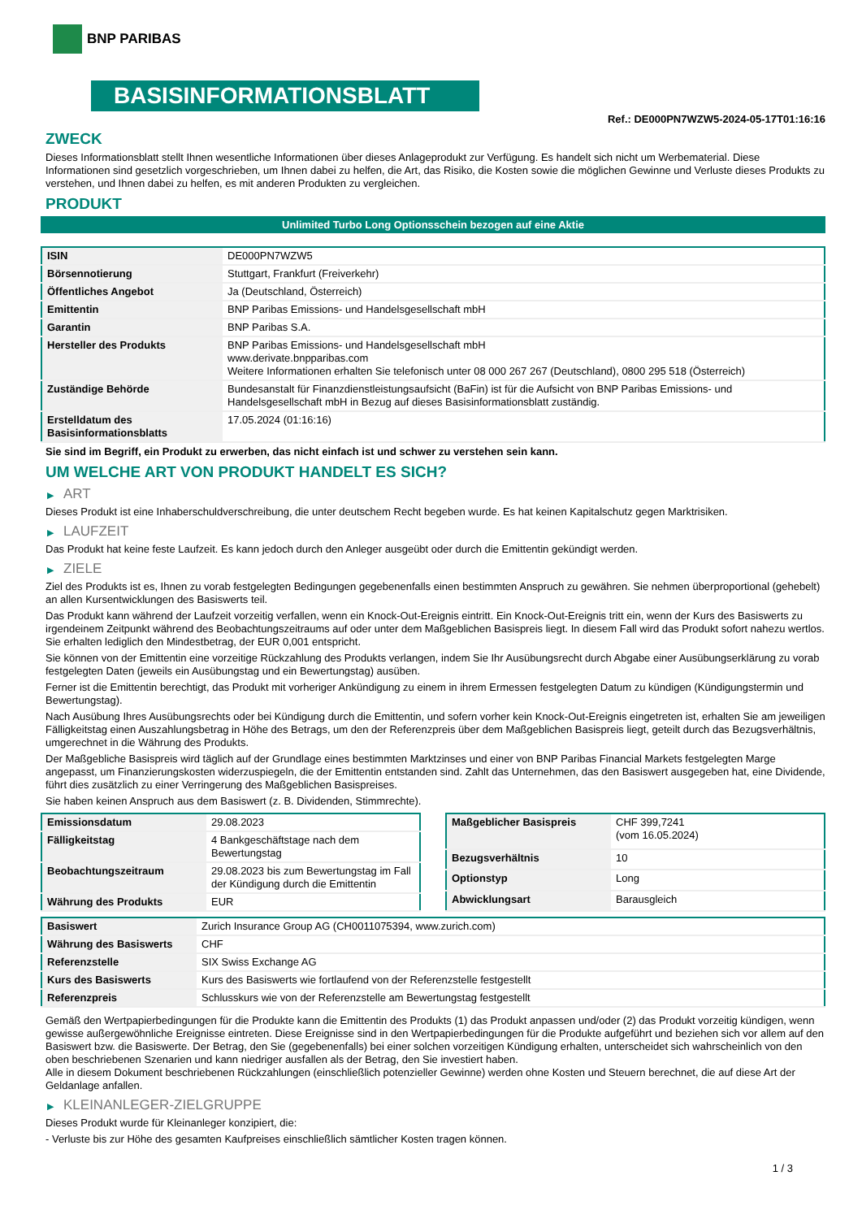BNP PARIBAS
BASISINFORMATIONSBLATT
Ref.: DE000PN7WZW5-2024-05-17T01:16:16
ZWECK
Dieses Informationsblatt stellt Ihnen wesentliche Informationen über dieses Anlageprodukt zur Verfügung. Es handelt sich nicht um Werbematerial. Diese Informationen sind gesetzlich vorgeschrieben, um Ihnen dabei zu helfen, die Art, das Risiko, die Kosten sowie die möglichen Gewinne und Verluste dieses Produkts zu verstehen, und Ihnen dabei zu helfen, es mit anderen Produkten zu vergleichen.
PRODUKT
Unlimited Turbo Long Optionsschein bezogen auf eine Aktie
| ISIN | DE000PN7WZW5 |
| Börsennotierung | Stuttgart, Frankfurt (Freiverkehr) |
| Öffentliches Angebot | Ja (Deutschland, Österreich) |
| Emittentin | BNP Paribas Emissions- und Handelsgesellschaft mbH |
| Garantin | BNP Paribas S.A. |
| Hersteller des Produkts | BNP Paribas Emissions- und Handelsgesellschaft mbH www.derivate.bnpparibas.com Weitere Informationen erhalten Sie telefonisch unter 08 000 267 267 (Deutschland), 0800 295 518 (Österreich) |
| Zuständige Behörde | Bundesanstalt für Finanzdienstleistungsaufsicht (BaFin) ist für die Aufsicht von BNP Paribas Emissions- und Handelsgesellschaft mbH in Bezug auf dieses Basisinformationsblatt zuständig. |
| Erstelldatum des Basisinformationsblatts | 17.05.2024 (01:16:16) |
Sie sind im Begriff, ein Produkt zu erwerben, das nicht einfach ist und schwer zu verstehen sein kann.
UM WELCHE ART VON PRODUKT HANDELT ES SICH?
▶ ART
Dieses Produkt ist eine Inhaberschuldverschreibung, die unter deutschem Recht begeben wurde. Es hat keinen Kapitalschutz gegen Marktrisiken.
▶ LAUFZEIT
Das Produkt hat keine feste Laufzeit. Es kann jedoch durch den Anleger ausgeübt oder durch die Emittentin gekündigt werden.
▶ ZIELE
Ziel des Produkts ist es, Ihnen zu vorab festgelegten Bedingungen gegebenenfalls einen bestimmten Anspruch zu gewähren. Sie nehmen überproportional (gehebelt) an allen Kursentwicklungen des Basiswerts teil.
Das Produkt kann während der Laufzeit vorzeitig verfallen, wenn ein Knock-Out-Ereignis eintritt. Ein Knock-Out-Ereignis tritt ein, wenn der Kurs des Basiswerts zu irgendeinem Zeitpunkt während des Beobachtungszeitraums auf oder unter dem Maßgeblichen Basispreis liegt. In diesem Fall wird das Produkt sofort nahezu wertlos. Sie erhalten lediglich den Mindestbetrag, der EUR 0,001 entspricht.
Sie können von der Emittentin eine vorzeitige Rückzahlung des Produkts verlangen, indem Sie Ihr Ausübungsrecht durch Abgabe einer Ausübungserklärung zu vorab festgelegten Daten (jeweils ein Ausübungstag und ein Bewertungstag) ausüben.
Ferner ist die Emittentin berechtigt, das Produkt mit vorheriger Ankündigung zu einem in ihrem Ermessen festgelegten Datum zu kündigen (Kündigungstermin und Bewertungstag).
Nach Ausübung Ihres Ausübungsrechts oder bei Kündigung durch die Emittentin, und sofern vorher kein Knock-Out-Ereignis eingetreten ist, erhalten Sie am jeweiligen Fälligkeitstag einen Auszahlungsbetrag in Höhe des Betrags, um den der Referenzpreis über dem Maßgeblichen Basispreis liegt, geteilt durch das Bezugsverhältnis, umgerechnet in die Währung des Produkts.
Der Maßgebliche Basispreis wird täglich auf der Grundlage eines bestimmten Marktzinses und einer von BNP Paribas Financial Markets festgelegten Marge angepasst, um Finanzierungskosten widerzuspiegeln, die der Emittentin entstanden sind. Zahlt das Unternehmen, das den Basiswert ausgegeben hat, eine Dividende, führt dies zusätzlich zu einer Verringerung des Maßgeblichen Basispreises.
Sie haben keinen Anspruch aus dem Basiswert (z. B. Dividenden, Stimmrechte).
| Emissionsdatum | 29.08.2023 |
| Fälligkeitstag | 4 Bankgeschäftstage nach dem Bewertungstag |
| Beobachtungszeitraum | 29.08.2023 bis zum Bewertungstag im Fall der Kündigung durch die Emittentin |
| Währung des Produkts | EUR |
| Maßgeblicher Basispreis | CHF 399,7241 (vom 16.05.2024) |
| Bezugsverhältnis | 10 |
| Optionstyp | Long |
| Abwicklungsart | Barausgleich |
| Basiswert | Zurich Insurance Group AG (CH0011075394, www.zurich.com) |
| Währung des Basiswerts | CHF |
| Referenzstelle | SIX Swiss Exchange AG |
| Kurs des Basiswerts | Kurs des Basiswerts wie fortlaufend von der Referenzstelle festgestellt |
| Referenzpreis | Schlusskurs wie von der Referenzstelle am Bewertungstag festgestellt |
Gemäß den Wertpapierbedingungen für die Produkte kann die Emittentin des Produkts (1) das Produkt anpassen und/oder (2) das Produkt vorzeitig kündigen, wenn gewisse außergewöhnliche Ereignisse eintreten. Diese Ereignisse sind in den Wertpapierbedingungen für die Produkte aufgeführt und beziehen sich vor allem auf den Basiswert bzw. die Basiswerte. Der Betrag, den Sie (gegebenenfalls) bei einer solchen vorzeitigen Kündigung erhalten, unterscheidet sich wahrscheinlich von den oben beschriebenen Szenarien und kann niedriger ausfallen als der Betrag, den Sie investiert haben.
Alle in diesem Dokument beschriebenen Rückzahlungen (einschließlich potenzieller Gewinne) werden ohne Kosten und Steuern berechnet, die auf diese Art der Geldanlage anfallen.
▶ KLEINANLEGER-ZIELGRUPPE
Dieses Produkt wurde für Kleinanleger konzipiert, die:
- Verluste bis zur Höhe des gesamten Kaufpreises einschließlich sämtlicher Kosten tragen können.
1 / 3